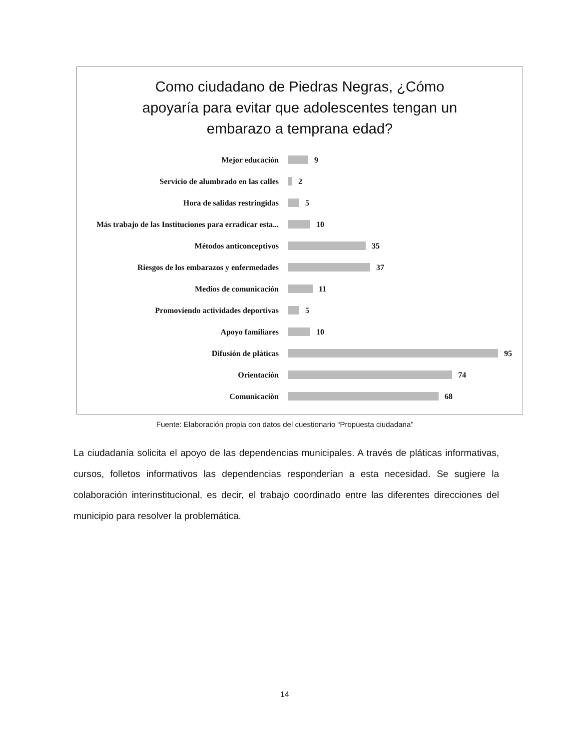Como ciudadano de Piedras Negras, ¿Cómo apoyaría para evitar que adolescentes tengan un embarazo a temprana edad?
Mejor educación 9
Servicio de alumbrado en las calles 2
Hora de salidas restringidas 5
Más trabajo de las Instituciones para erradicar esta... 10
Métodos anticonceptivos 35
Riesgos de los embarazos y enfermedades 37
Medios de comunicación 11
Promoviendo actividades deportivas 5
Apoyo familiares 10
Difusión de pláticas 95
Orientación 74
Comunicaciòn 68
Fuente: Elaboración propia con datos del cuestionario “Propuesta ciudadana”
La ciudadanía solicita el apoyo de las dependencias municipales. A través de pláticas informativas, cursos, folletos informativos las dependencias responderían a esta necesidad. Se sugiere la colaboración interinstitucional, es decir, el trabajo coordinado entre las diferentes direcciones del municipio para resolver la problemática.
14